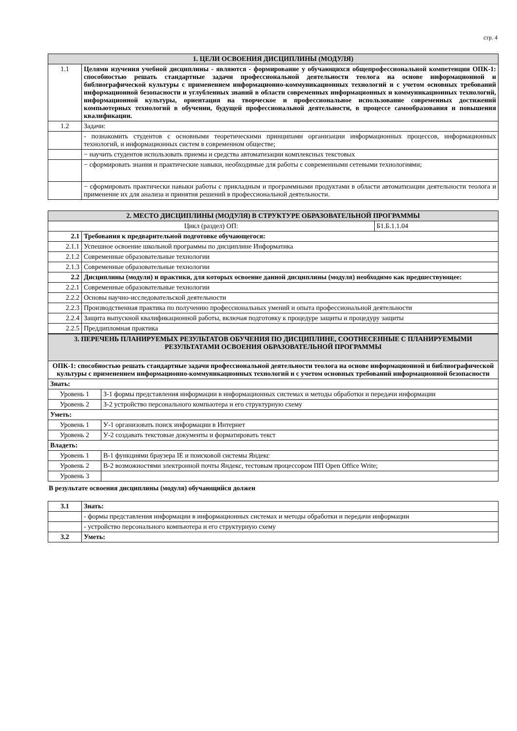стр. 4
| 1. ЦЕЛИ ОСВОЕНИЯ ДИСЦИПЛИНЫ (МОДУЛЯ) | |
| --- | --- |
| 1.1 | Целями изучения учебной дисциплины - являются - формирование у обучающихся общепрофессиональной компетенции ОПК-1: способностью решать стандартные задачи профессиональной деятельности теолога на основе информационной и библиографической культуры с применением информационно-коммуникационных технологий и с учетом основных требований информационной безопасности и углубленных знаний в области современных информационных и коммуникационных технологий, информационной культуры, ориентация на творческое и профессиональное использование современных достижений компьютерных технологий в обучении, будущей профессиональной деятельности, в процессе самообразования и повышения квалификации. |
| 1.2 | Задачи: |
| | - познакомить студентов с основными теоретическими принципами организации информационных процессов, информационных технологий, и информационных систем в современном обществе; |
| | − научить студентов использовать приемы и средства автоматизации комплексных текстовых |
| | − сформировать знания и практические навыки, необходимые для работы с современными сетевыми технологиями; |
| | − сформировать практически навыки работы с прикладным и программными продуктами в области автоматизации деятельности теолога и применение их для анализа и принятия решений в профессиональной деятельности. |
| 2. МЕСТО ДИСЦИПЛИНЫ (МОДУЛЯ) В СТРУКТУРЕ ОБРАЗОВАТЕЛЬНОЙ ПРОГРАММЫ | | |
| --- | --- | --- |
| Цикл (раздел) ОП: | | Б1.Б.1.1.04 |
| 2.1 | Требования к предварительной подготовке обучающегося: | |
| 2.1.1 | Успешное освоение школьной программы по дисциплине Информатика | |
| 2.1.2 | Современные образовательные технологии | |
| 2.1.3 | Современные образовательные технологии | |
| 2.2 | Дисциплины (модули) и практики, для которых освоение данной дисциплины (модуля) необходимо как предшествующее: | |
| 2.2.1 | Современные образовательные технологии | |
| 2.2.2 | Основы научно-исследовательской деятельности | |
| 2.2.3 | Производственная практика по получению профессиональных умений и опыта профессиональной деятельности | |
| 2.2.4 | Защита выпускной квалификационной работы, включая подготовку к процедуре защиты и процедуру защиты | |
| 2.2.5 | Преддипломная практика | |
| 3. ПЕРЕЧЕНЬ ПЛАНИРУЕМЫХ РЕЗУЛЬТАТОВ ОБУЧЕНИЯ ПО ДИСЦИПЛИНЕ, СООТНЕСЕННЫЕ С ПЛАНИРУЕМЫМИ РЕЗУЛЬТАТАМИ ОСВОЕНИЯ ОБРАЗОВАТЕЛЬНОЙ ПРОГРАММЫ | |
| --- | --- |
| ОПК-1: способностью решать стандартные задачи профессиональной деятельности теолога на основе информационной и библиографической культуры с применением информационно-коммуникационных технологий и с учетом основных требований информационной безопасности | |
| Знать: | |
| Уровень 1 | З-1 формы представления информации в информационных системах и методы обработки и передачи информации |
| Уровень 2 | З-2 устройство персонального компьютера и его структурную схему |
| Уметь: | |
| Уровень 1 | У-1 организовать поиск информации в Интернет |
| Уровень 2 | У-2 создавать текстовые документы и форматировать текст |
| Владеть: | |
| Уровень 1 | В-1 функциями браузера IE и поисковой системы Яндекс |
| Уровень 2 | В-2 возможностями электронной почты Яндекс, тестовым процессором ПП Open Office Write; |
| Уровень 3 | |
В результате освоения дисциплины (модуля) обучающийся должен
| 3.1 | Знать: |
| | - формы представления информации в информационных системах и методы обработки и передачи информации |
| | - устройство персонального компьютера и его структурную схему |
| 3.2 | Уметь: |